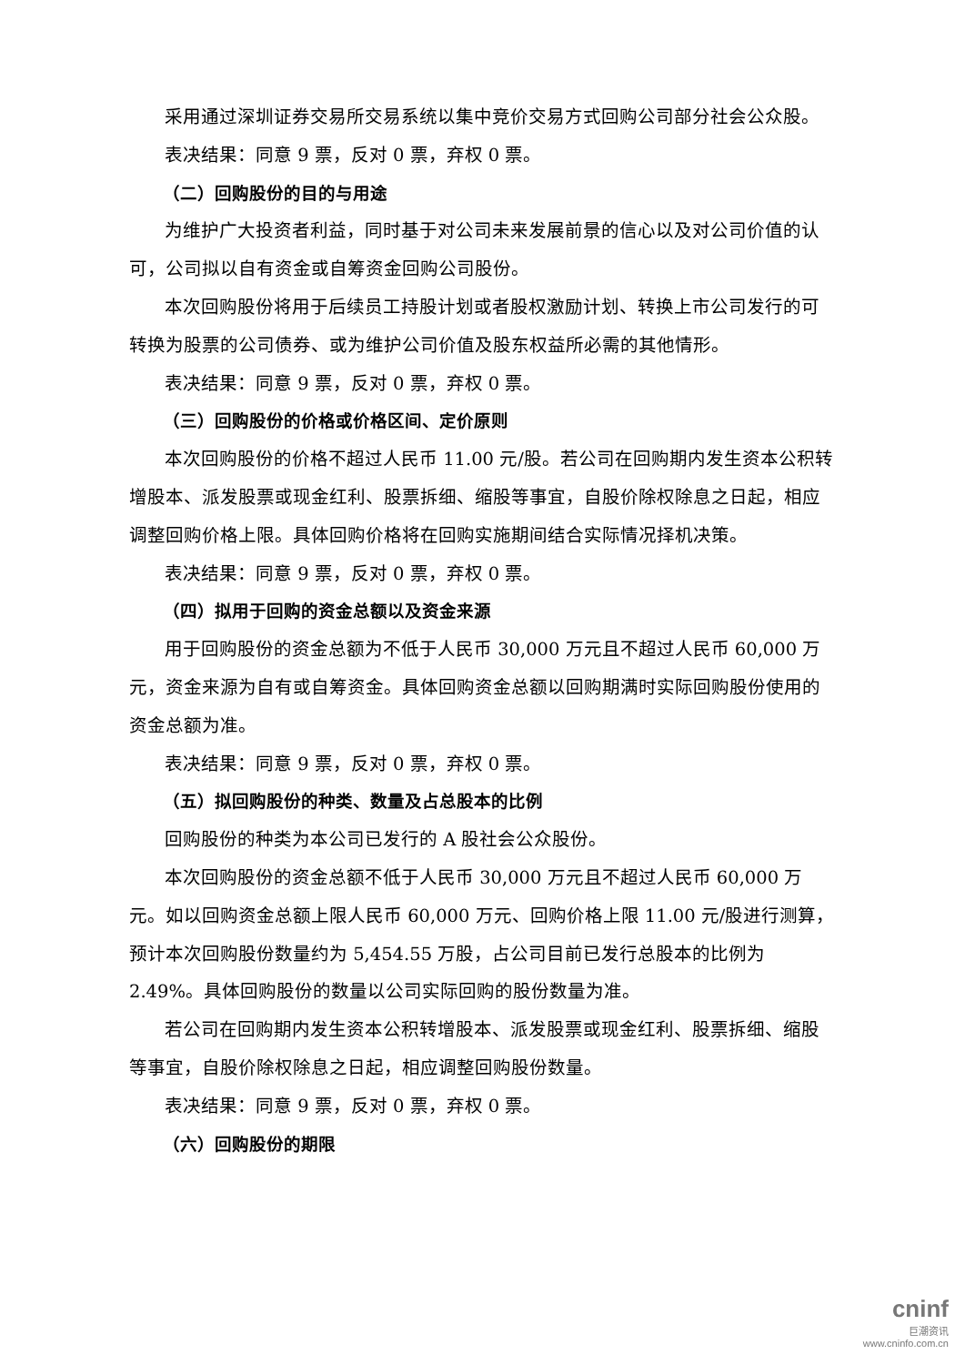采用通过深圳证券交易所交易系统以集中竞价交易方式回购公司部分社会公众股。
表决结果：同意 9 票，反对 0 票，弃权 0 票。
（二）回购股份的目的与用途
为维护广大投资者利益，同时基于对公司未来发展前景的信心以及对公司价值的认可，公司拟以自有资金或自筹资金回购公司股份。
本次回购股份将用于后续员工持股计划或者股权激励计划、转换上市公司发行的可转换为股票的公司债券、或为维护公司价值及股东权益所必需的其他情形。
表决结果：同意 9 票，反对 0 票，弃权 0 票。
（三）回购股份的价格或价格区间、定价原则
本次回购股份的价格不超过人民币 11.00 元/股。若公司在回购期内发生资本公积转增股本、派发股票或现金红利、股票拆细、缩股等事宜，自股价除权除息之日起，相应调整回购价格上限。具体回购价格将在回购实施期间结合实际情况择机决策。
表决结果：同意 9 票，反对 0 票，弃权 0 票。
（四）拟用于回购的资金总额以及资金来源
用于回购股份的资金总额为不低于人民币 30,000 万元且不超过人民币 60,000 万元，资金来源为自有或自筹资金。具体回购资金总额以回购期满时实际回购股份使用的资金总额为准。
表决结果：同意 9 票，反对 0 票，弃权 0 票。
（五）拟回购股份的种类、数量及占总股本的比例
回购股份的种类为本公司已发行的 A 股社会公众股份。
本次回购股份的资金总额不低于人民币 30,000 万元且不超过人民币 60,000 万元。如以回购资金总额上限人民币 60,000 万元、回购价格上限 11.00 元/股进行测算，预计本次回购股份数量约为 5,454.55 万股，占公司目前已发行总股本的比例为 2.49%。具体回购股份的数量以公司实际回购的股份数量为准。
若公司在回购期内发生资本公积转增股本、派发股票或现金红利、股票拆细、缩股等事宜，自股价除权除息之日起，相应调整回购股份数量。
表决结果：同意 9 票，反对 0 票，弃权 0 票。
（六）回购股份的期限
cninf
巨潮资讯
www.cninfo.com.cn